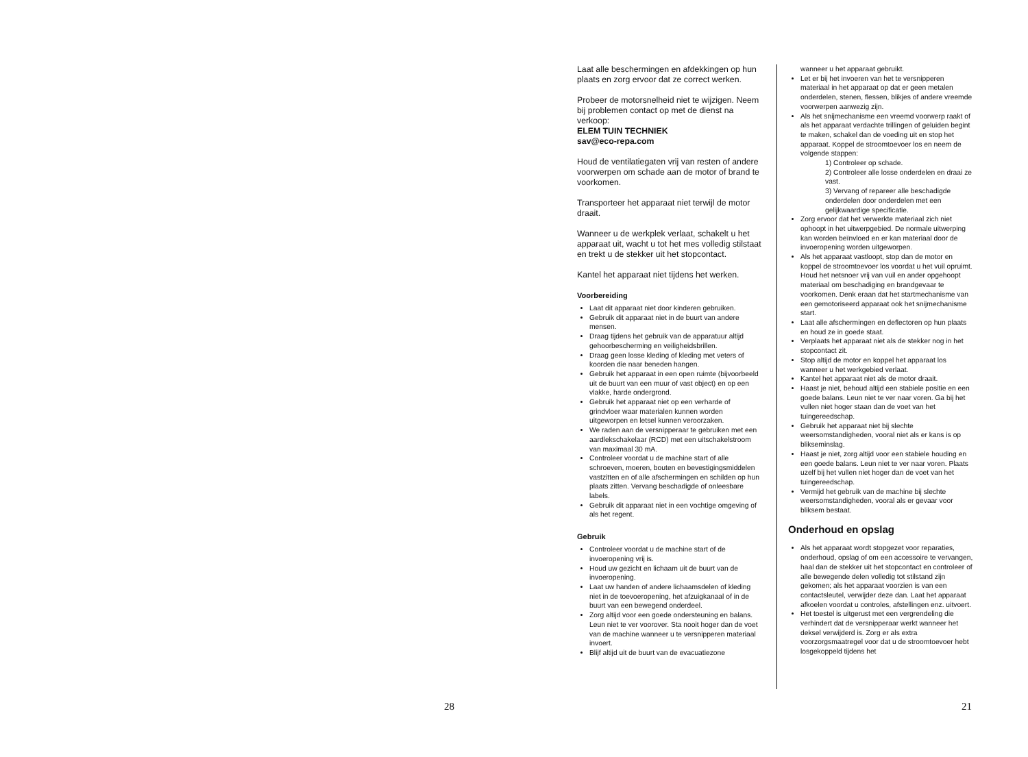28
Laat alle beschermingen en afdekkingen op hun plaats en zorg ervoor dat ze correct werken.
Probeer de motorsnelheid niet te wijzigen. Neem bij problemen contact op met de dienst na verkoop:
ELEM TUIN TECHNIEK
sav@eco-repa.com
Houd de ventilatiegaten vrij van resten of andere voorwerpen om schade aan de motor of brand te voorkomen.
Transporteer het apparaat niet terwijl de motor draait.
Wanneer u de werkplek verlaat, schakelt u het apparaat uit, wacht u tot het mes volledig stilstaat en trekt u de stekker uit het stopcontact.
Kantel het apparaat niet tijdens het werken.
Voorbereiding
Laat dit apparaat niet door kinderen gebruiken.
Gebruik dit apparaat niet in de buurt van andere mensen.
Draag tijdens het gebruik van de apparatuur altijd gehoorbescherming en veiligheidsbrillen.
Draag geen losse kleding of kleding met veters of koorden die naar beneden hangen.
Gebruik het apparaat in een open ruimte (bijvoorbeeld uit de buurt van een muur of vast object) en op een vlakke, harde ondergrond.
Gebruik het apparaat niet op een verharde of grindvloer waar materialen kunnen worden uitgeworpen en letsel kunnen veroorzaken.
We raden aan de versnipperaar te gebruiken met een aardlekschakelaar (RCD) met een uitschakelstroom van maximaal 30 mA.
Controleer voordat u de machine start of alle schroeven, moeren, bouten en bevestigingsmiddelen vastzitten en of alle afschermingen en schilden op hun plaats zitten. Vervang beschadigde of onleesbare labels.
Gebruik dit apparaat niet in een vochtige omgeving of als het regent.
Gebruik
Controleer voordat u de machine start of de invoeropening vrij is.
Houd uw gezicht en lichaam uit de buurt van de invoeropening.
Laat uw handen of andere lichaamsdelen of kleding niet in de toevoeropening, het afzuigkanaal of in de buurt van een bewegend onderdeel.
Zorg altijd voor een goede ondersteuning en balans. Leun niet te ver voorover. Sta nooit hoger dan de voet van de machine wanneer u te versnipperen materiaal invoert.
Blijf altijd uit de buurt van de evacuatiezone
wanneer u het apparaat gebruikt.
Let er bij het invoeren van het te versnipperen materiaal in het apparaat op dat er geen metalen onderdelen, stenen, flessen, blikjes of andere vreemde voorwerpen aanwezig zijn.
Als het snijmechanisme een vreemd voorwerp raakt of als het apparaat verdachte trillingen of geluiden begint te maken, schakel dan de voeding uit en stop het apparaat. Koppel de stroomtoevoer los en neem de volgende stappen:
1) Controleer op schade.
2) Controleer alle losse onderdelen en draai ze vast.
3) Vervang of repareer alle beschadigde onderdelen door onderdelen met een gelijkwaardige specificatie.
Zorg ervoor dat het verwerkte materiaal zich niet ophoopt in het uitwerpgebied. De normale uitwerping kan worden beïnvloed en er kan materiaal door de invoeropening worden uitgeworpen.
Als het apparaat vastloopt, stop dan de motor en koppel de stroomtoevoer los voordat u het vuil opruimt. Houd het netsnoer vrij van vuil en ander opgehoopt materiaal om beschadiging en brandgevaar te voorkomen. Denk eraan dat het startmechanisme van een gemotoriseerd apparaat ook het snijmechanisme start.
Laat alle afschermingen en deflectoren op hun plaats en houd ze in goede staat.
Verplaats het apparaat niet als de stekker nog in het stopcontact zit.
Stop altijd de motor en koppel het apparaat los wanneer u het werkgebied verlaat.
Kantel het apparaat niet als de motor draait.
Haast je niet, behoud altijd een stabiele positie en een goede balans. Leun niet te ver naar voren. Ga bij het vullen niet hoger staan dan de voet van het tuingereedschap.
Gebruik het apparaat niet bij slechte weersomstandigheden, vooral niet als er kans is op blikseminslag.
Haast je niet, zorg altijd voor een stabiele houding en een goede balans. Leun niet te ver naar voren. Plaats uzelf bij het vullen niet hoger dan de voet van het tuingereedschap.
Vermijd het gebruik van de machine bij slechte weersomstandigheden, vooral als er gevaar voor bliksem bestaat.
Onderhoud en opslag
Als het apparaat wordt stopgezet voor reparaties, onderhoud, opslag of om een accessoire te vervangen, haal dan de stekker uit het stopcontact en controleer of alle bewegende delen volledig tot stilstand zijn gekomen; als het apparaat voorzien is van een contactsleutel, verwijder deze dan. Laat het apparaat afkoelen voordat u controles, afstellingen enz. uitvoert.
Het toestel is uitgerust met een vergrendeling die verhindert dat de versnipperaar werkt wanneer het deksel verwijderd is. Zorg er als extra voorzorgsmaatregel voor dat u de stroomtoevoer hebt losgekoppeld tijdens het
21